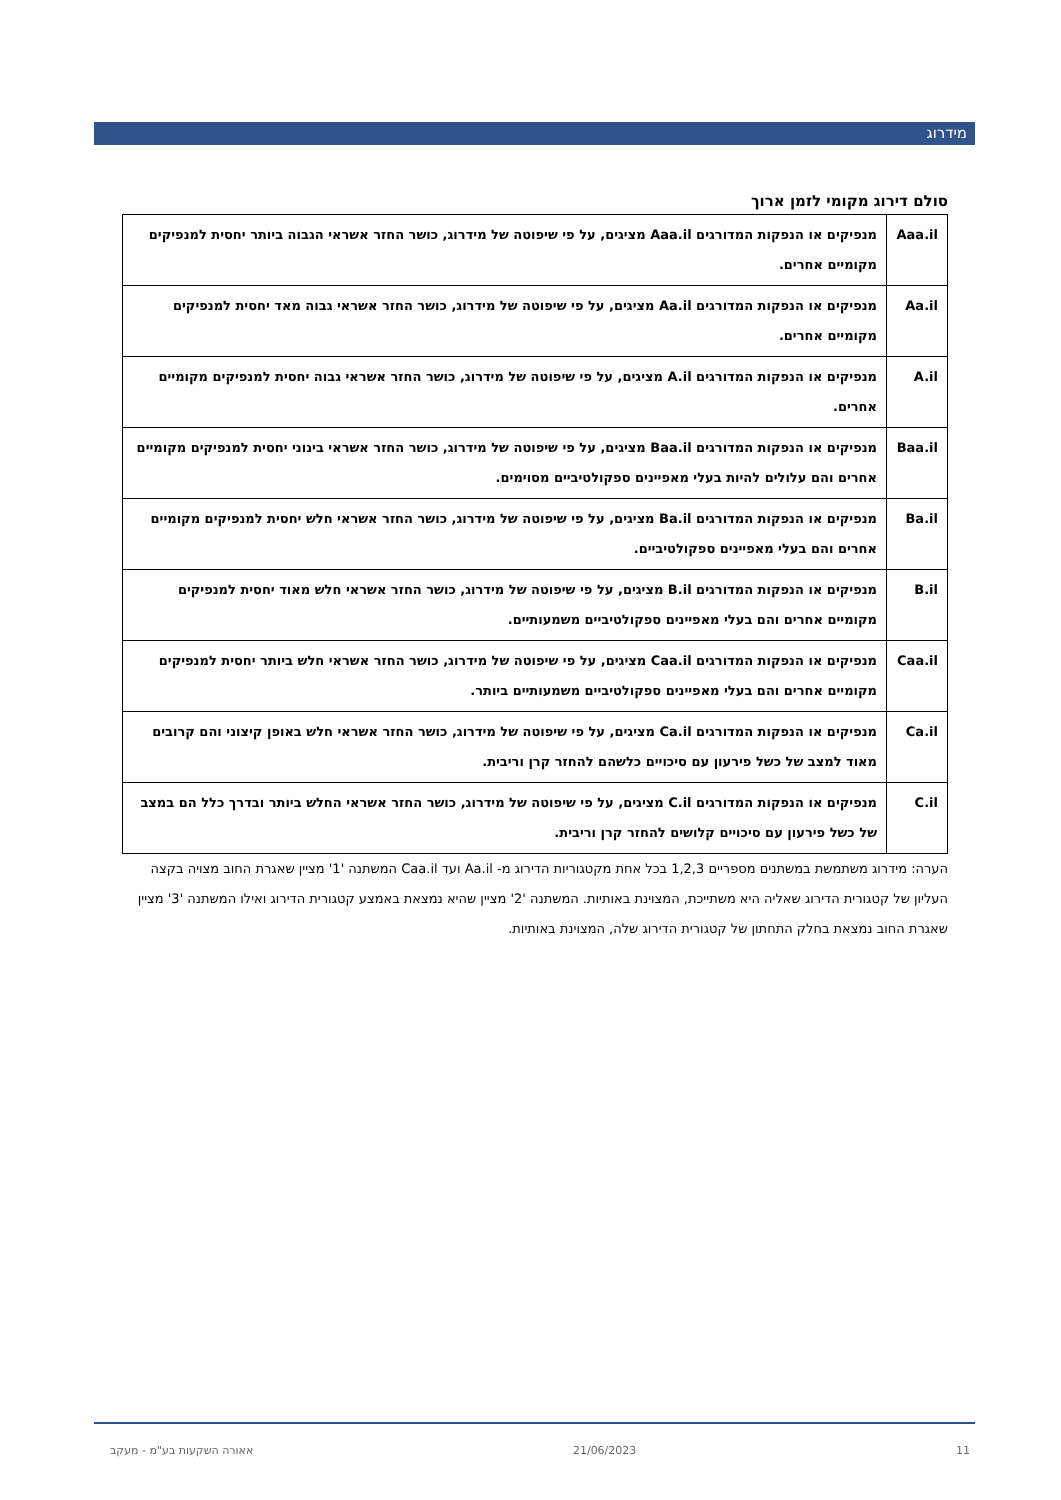מידרוג
סולם דירוג מקומי לזמן ארוך
| Aaa.il | מנפיקים או הנפקות המדורגים Aaa.il מציגים, על פי שיפוטה של מידרוג, כושר החזר אשראי הגבוה ביותר יחסית למנפיקים מקומיים אחרים. |
| Aa.il | מנפיקים או הנפקות המדורגים Aa.il מציגים, על פי שיפוטה של מידרוג, כושר החזר אשראי גבוה מאד יחסית למנפיקים מקומיים אחרים. |
| A.il | מנפיקים או הנפקות המדורגים A.il מציגים, על פי שיפוטה של מידרוג, כושר החזר אשראי גבוה יחסית למנפיקים מקומיים אחרים. |
| Baa.il | מנפיקים או הנפקות המדורגים Baa.il מציגים, על פי שיפוטה של מידרוג, כושר החזר אשראי בינוני יחסית למנפיקים מקומיים אחרים והם עלולים להיות בעלי מאפיינים ספקולטיביים מסוימים. |
| Ba.il | מנפיקים או הנפקות המדורגים Ba.il מציגים, על פי שיפוטה של מידרוג, כושר החזר אשראי חלש יחסית למנפיקים מקומיים אחרים והם בעלי מאפיינים ספקולטיביים. |
| B.il | מנפיקים או הנפקות המדורגים B.il מציגים, על פי שיפוטה של מידרוג, כושר החזר אשראי חלש מאוד יחסית למנפיקים מקומיים אחרים והם בעלי מאפיינים ספקולטיביים משמעותיים. |
| Caa.il | מנפיקים או הנפקות המדורגים Caa.il מציגים, על פי שיפוטה של מידרוג, כושר החזר אשראי חלש ביותר יחסית למנפיקים מקומיים אחרים והם בעלי מאפיינים ספקולטיביים משמעותיים ביותר. |
| Ca.il | מנפיקים או הנפקות המדורגים Ca.il מציגים, על פי שיפוטה של מידרוג, כושר החזר אשראי חלש באופן קיצוני והם קרובים מאוד למצב של כשל פירעון עם סיכויים כלשהם להחזר קרן וריבית. |
| C.il | מנפיקים או הנפקות המדורגים C.il מציגים, על פי שיפוטה של מידרוג, כושר החזר אשראי החלש ביותר ובדרך כלל הם במצב של כשל פירעון עם סיכויים קלושים להחזר קרן וריבית. |
הערה: מידרוג משתמשת במשתנים מספריים 1,2,3 בכל אחת מקטגוריות הדירוג מ- Aa.il ועד Caa.il המשתנה '1' מציין שאגרת החוב מצויה בקצה העליון של קטגורית הדירוג שאליה היא משתייכת, המצוינת באותיות. המשתנה '2' מציין שהיא נמצאת באמצע קטגורית הדירוג ואילו המשתנה '3' מציין שאגרת החוב נמצאת בחלק התחתון של קטגורית הדירוג שלה, המצוינת באותיות.
11 21/06/2023 אאורה השקעות בע"מ - מעקב